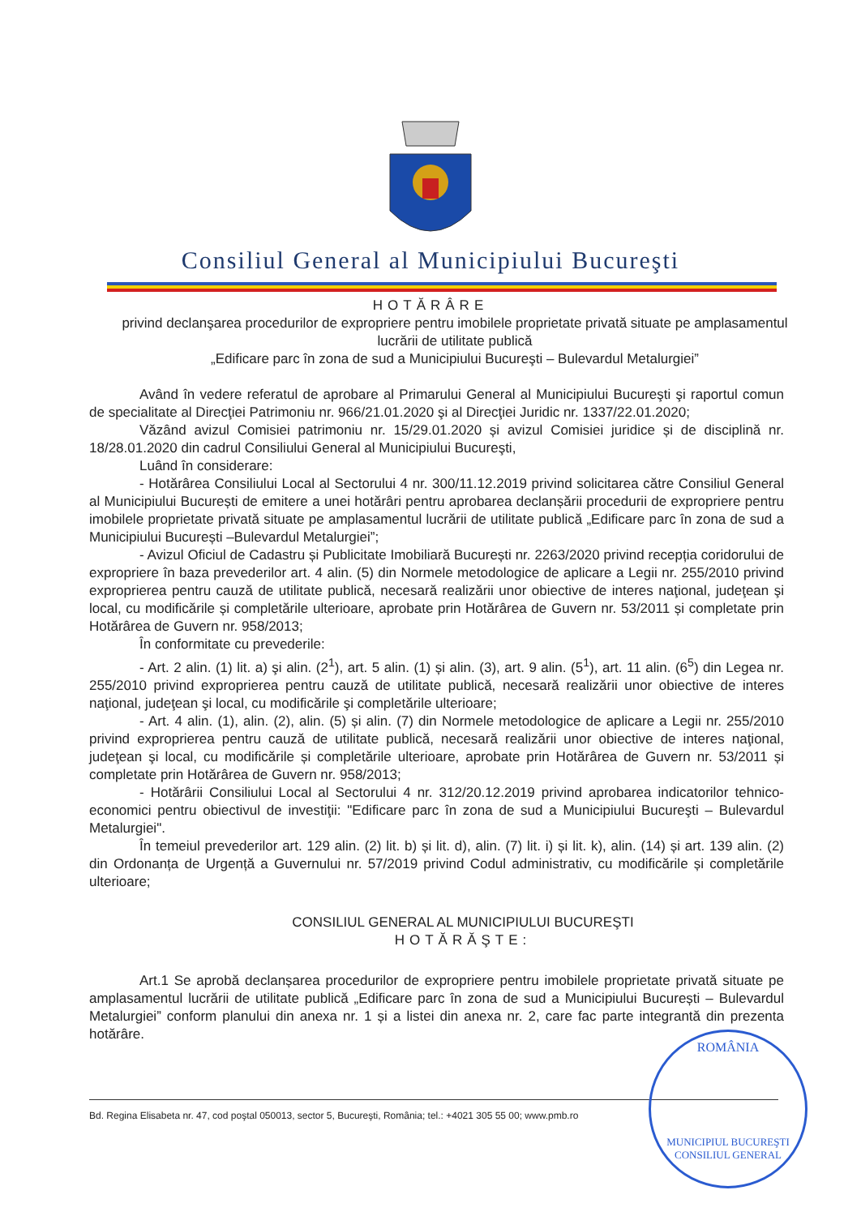Consiliul General al Municipiului Bucureşti
HOTĂRÂRE
privind declanşarea procedurilor de expropriere pentru imobilele proprietate privată situate pe amplasamentul lucrării de utilitate publică
„Edificare parc în zona de sud a Municipiului Bucureşti – Bulevardul Metalurgiei”
Având în vedere referatul de aprobare al Primarului General al Municipiului Bucureşti şi raportul comun de specialitate al Direcţiei Patrimoniu nr. 966/21.01.2020 şi al Direcţiei Juridic nr. 1337/22.01.2020;
Văzând avizul Comisiei patrimoniu nr. 15/29.01.2020 și avizul Comisiei juridice și de disciplină nr. 18/28.01.2020 din cadrul Consiliului General al Municipiului Bucureşti,
Luând în considerare:
- Hotărârea Consiliului Local al Sectorului 4 nr. 300/11.12.2019 privind solicitarea către Consiliul General al Municipiului București de emitere a unei hotărâri pentru aprobarea declanșării procedurii de expropriere pentru imobilele proprietate privată situate pe amplasamentul lucrării de utilitate publică „Edificare parc în zona de sud a Municipiului București –Bulevardul Metalurgiei”;
- Avizul Oficiul de Cadastru și Publicitate Imobiliară București nr. 2263/2020 privind recepția coridorului de expropriere în baza prevederilor art. 4 alin. (5) din Normele metodologice de aplicare a Legii nr. 255/2010 privind exproprierea pentru cauză de utilitate publică, necesară realizării unor obiective de interes naţional, judeţean şi local, cu modificările și completările ulterioare, aprobate prin Hotărârea de Guvern nr. 53/2011 și completate prin Hotărârea de Guvern nr. 958/2013;
În conformitate cu prevederile:
- Art. 2 alin. (1) lit. a) şi alin. (2<sup>1</sup>), art. 5 alin. (1) și alin. (3), art. 9 alin. (5<sup>1</sup>), art. 11 alin. (6<sup>5</sup>) din Legea nr. 255/2010 privind exproprierea pentru cauză de utilitate publică, necesară realizării unor obiective de interes naţional, judeţean şi local, cu modificările şi completările ulterioare;
- Art. 4 alin. (1), alin. (2), alin. (5) și alin. (7) din Normele metodologice de aplicare a Legii nr. 255/2010 privind exproprierea pentru cauză de utilitate publică, necesară realizării unor obiective de interes naţional, judeţean şi local, cu modificările și completările ulterioare, aprobate prin Hotărârea de Guvern nr. 53/2011 și completate prin Hotărârea de Guvern nr. 958/2013;
- Hotărârii Consiliului Local al Sectorului 4 nr. 312/20.12.2019 privind aprobarea indicatorilor tehnico-economici pentru obiectivul de investiţii: "Edificare parc în zona de sud a Municipiului Bucureşti – Bulevardul Metalurgiei".
În temeiul prevederilor art. 129 alin. (2) lit. b) și lit. d), alin. (7) lit. i) și lit. k), alin. (14) și art. 139 alin. (2) din Ordonanța de Urgență a Guvernului nr. 57/2019 privind Codul administrativ, cu modificările și completările ulterioare;
CONSILIUL GENERAL AL MUNICIPIULUI BUCUREŞTI
HOTĂRĂŞTE:
Art.1 Se aprobă declanșarea procedurilor de expropriere pentru imobilele proprietate privată situate pe amplasamentul lucrării de utilitate publică „Edificare parc în zona de sud a Municipiului București – Bulevardul Metalurgiei” conform planului din anexa nr. 1 și a listei din anexa nr. 2, care fac parte integrantă din prezenta hotărâre.
Bd. Regina Elisabeta nr. 47, cod poştal 050013, sector 5, Bucureşti, România; tel.: +4021 305 55 00; www.pmb.ro
ROMÂNIA
MUNICIPIUL BUCUREŞTI
CONSILIUL GENERAL